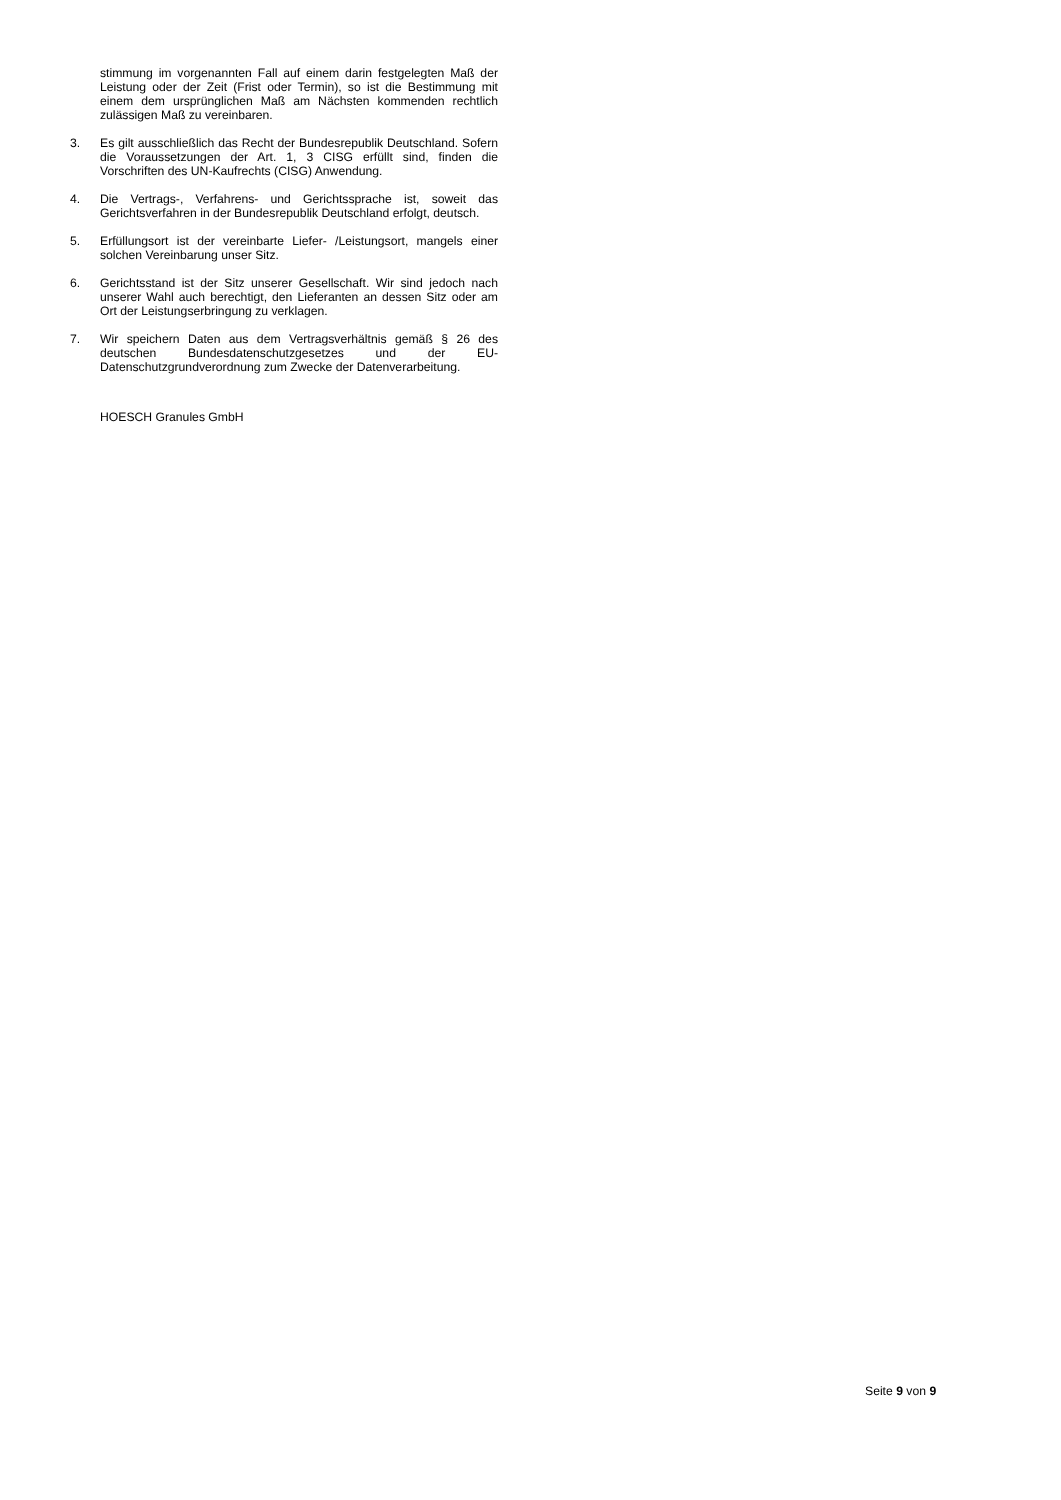stimmung im vorgenannten Fall auf einem darin festgelegten Maß der Leistung oder der Zeit (Frist oder Termin), so ist die Bestimmung mit einem dem ursprünglichen Maß am Nächsten kommenden rechtlich zulässigen Maß zu vereinbaren.
3. Es gilt ausschließlich das Recht der Bundesrepublik Deutschland. Sofern die Voraussetzungen der Art. 1, 3 CISG erfüllt sind, finden die Vorschriften des UN-Kaufrechts (CISG) Anwendung.
4. Die Vertrags-, Verfahrens- und Gerichtssprache ist, soweit das Gerichtsverfahren in der Bundesrepublik Deutschland erfolgt, deutsch.
5. Erfüllungsort ist der vereinbarte Liefer- /Leistungsort, mangels einer solchen Vereinbarung unser Sitz.
6. Gerichtsstand ist der Sitz unserer Gesellschaft. Wir sind jedoch nach unserer Wahl auch berechtigt, den Lieferanten an dessen Sitz oder am Ort der Leistungserbringung zu verklagen.
7. Wir speichern Daten aus dem Vertragsverhältnis gemäß § 26 des deutschen Bundesdatenschutzgesetzes und der EU-Datenschutzgrundverordnung zum Zwecke der Datenverarbeitung.
HOESCH Granules GmbH
Seite 9 von 9